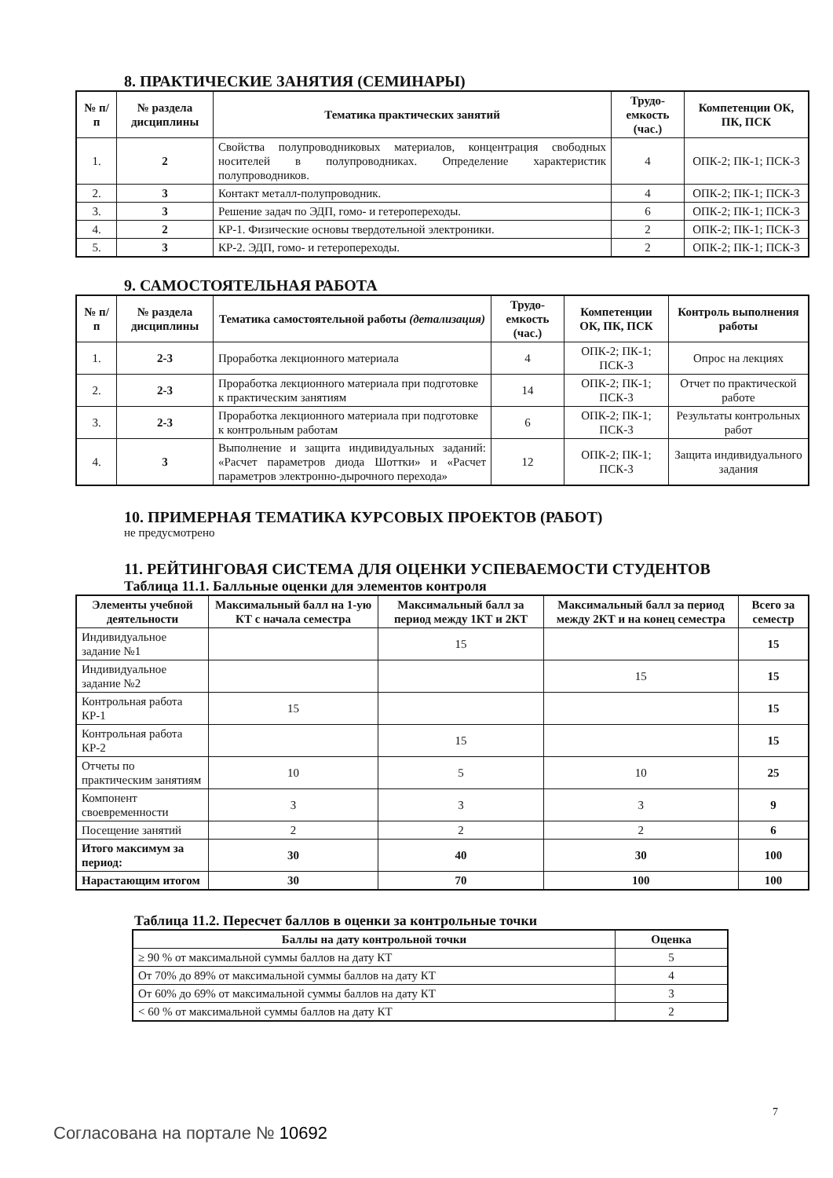8. ПРАКТИЧЕСКИЕ ЗАНЯТИЯ (СЕМИНАРЫ)
| № п/п | № раздела дисциплины | Тематика практических занятий | Трудо-емкость (час.) | Компетенции ОК, ПК, ПСК |
| --- | --- | --- | --- | --- |
| 1. | 2 | Свойства полупроводниковых материалов, концентрация свободных носителей в полупроводниках. Определение характеристик полупроводников. | 4 | ОПК-2; ПК-1; ПСК-3 |
| 2. | 3 | Контакт металл-полупроводник. | 4 | ОПК-2; ПК-1; ПСК-3 |
| 3. | 3 | Решение задач по ЭДП, гомо- и гетеропереходы. | 6 | ОПК-2; ПК-1; ПСК-3 |
| 4. | 2 | КР-1. Физические основы твердотельной электроники. | 2 | ОПК-2; ПК-1; ПСК-3 |
| 5. | 3 | КР-2. ЭДП, гомо- и гетеропереходы. | 2 | ОПК-2; ПК-1; ПСК-3 |
9. САМОСТОЯТЕЛЬНАЯ РАБОТА
| № п/п | № раздела дисциплины | Тематика самостоятельной работы (детализация) | Трудо-емкость (час.) | Компетенции ОК, ПК, ПСК | Контроль выполнения работы |
| --- | --- | --- | --- | --- | --- |
| 1. | 2-3 | Проработка лекционного материала | 4 | ОПК-2; ПК-1; ПСК-3 | Опрос на лекциях |
| 2. | 2-3 | Проработка лекционного материала при подготовке к практическим занятиям | 14 | ОПК-2; ПК-1; ПСК-3 | Отчет по практической работе |
| 3. | 2-3 | Проработка лекционного материала при подготовке к контрольным работам | 6 | ОПК-2; ПК-1; ПСК-3 | Результаты контрольных работ |
| 4. | 3 | Выполнение и защита индивидуальных заданий: «Расчет параметров диода Шоттки» и «Расчет параметров электронно-дырочного перехода» | 12 | ОПК-2; ПК-1; ПСК-3 | Защита индивидуального задания |
10. ПРИМЕРНАЯ ТЕМАТИКА КУРСОВЫХ ПРОЕКТОВ (РАБОТ)
не предусмотрено
11. РЕЙТИНГОВАЯ СИСТЕМА ДЛЯ ОЦЕНКИ УСПЕВАЕМОСТИ СТУДЕНТОВ
Таблица 11.1. Балльные оценки для элементов контроля
| Элементы учебной деятельности | Максимальный балл на 1-ую КТ с начала семестра | Максимальный балл за период между 1КТ и 2КТ | Максимальный балл за период между 2КТ и на конец семестра | Всего за семестр |
| --- | --- | --- | --- | --- |
| Индивидуальное задание №1 | | 15 | | 15 |
| Индивидуальное задание №2 | | | 15 | 15 |
| Контрольная работа КР-1 | 15 | | | 15 |
| Контрольная работа КР-2 | | 15 | | 15 |
| Отчеты по практическим занятиям | 10 | 5 | 10 | 25 |
| Компонент своевременности | 3 | 3 | 3 | 9 |
| Посещение занятий | 2 | 2 | 2 | 6 |
| Итого максимум за период: | 30 | 40 | 30 | 100 |
| Нарастающим итогом | 30 | 70 | 100 | 100 |
Таблица 11.2. Пересчет баллов в оценки за контрольные точки
| Баллы на дату контрольной точки | Оценка |
| --- | --- |
| ≥ 90 % от максимальной суммы баллов на дату КТ | 5 |
| От 70% до 89% от максимальной суммы баллов на дату КТ | 4 |
| От 60% до 69% от максимальной суммы баллов на дату КТ | 3 |
| < 60 % от максимальной суммы баллов на дату КТ | 2 |
7
Согласована на портале № 10692